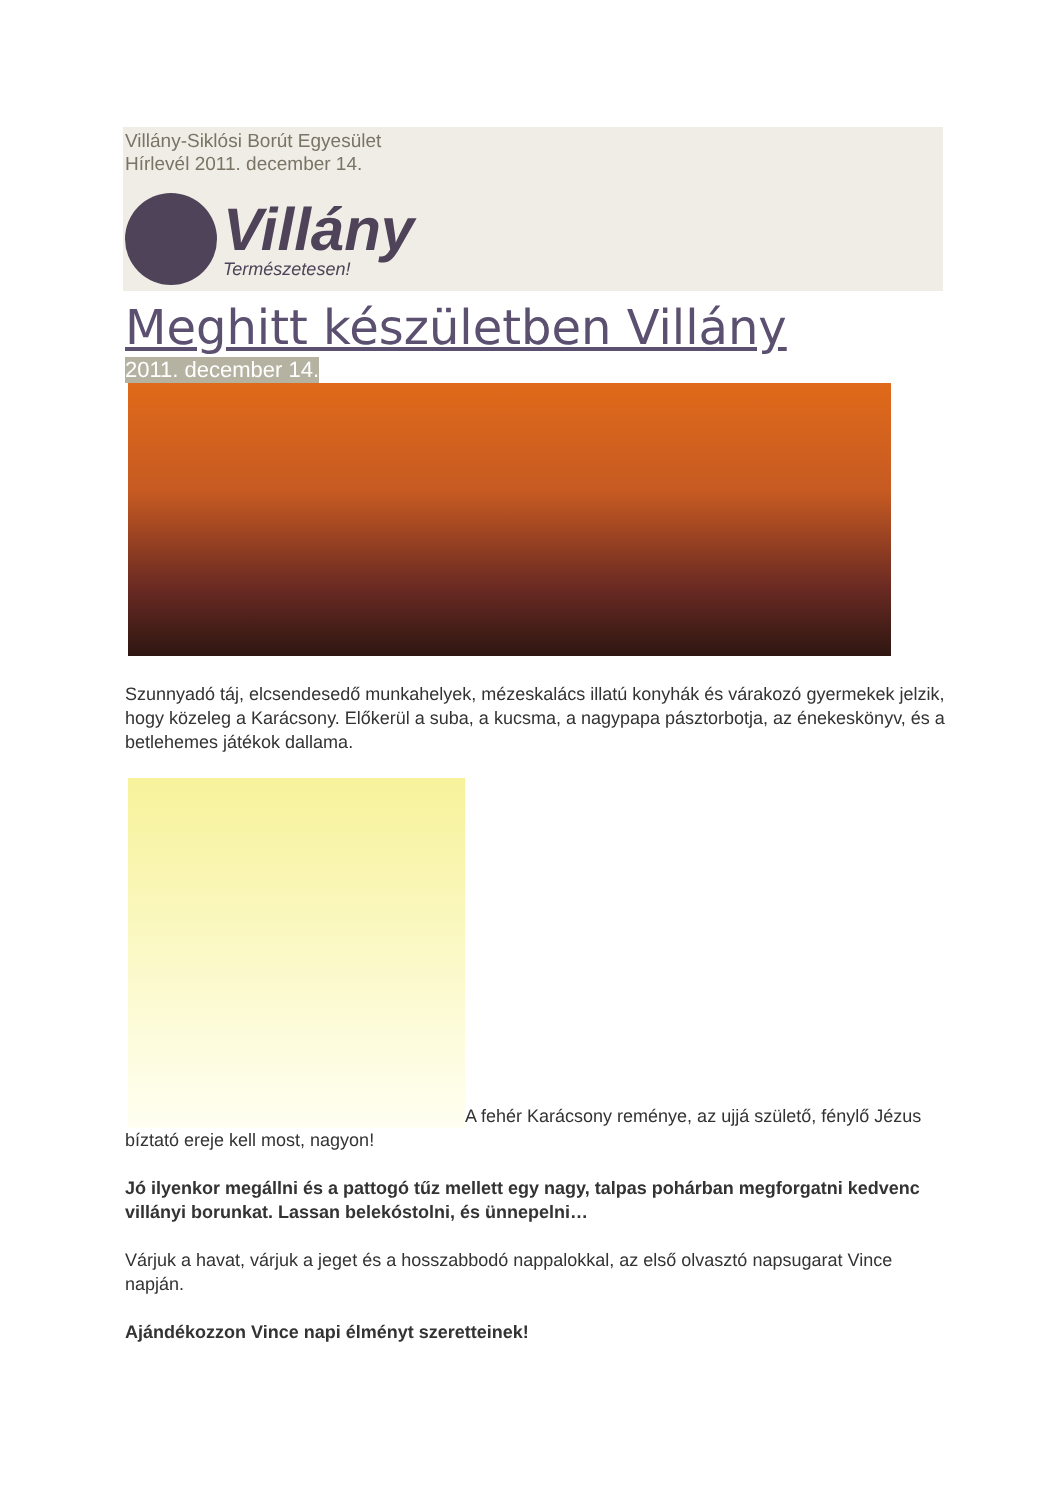Villány-Siklósi Borút Egyesület
Hírlevél 2011. december 14.
Villány
Természetesen!
Meghitt készületben Villány
2011. december 14.
Szunnyadó táj, elcsendesedő munkahelyek, mézeskalács illatú konyhák és várakozó gyermekek jelzik, hogy közeleg a Karácsony. Előkerül a suba, a kucsma, a nagypapa pásztorbotja, az énekeskönyv, és a betlehemes játékok dallama.
A fehér Karácsony reménye, az ujjá születő, fénylő Jézus bíztató ereje kell most, nagyon!
Jó ilyenkor megállni és a pattogó tűz mellett egy nagy, talpas pohárban megforgatni kedvenc villányi borunkat. Lassan belekóstolni, és ünnepelni…
Várjuk a havat, várjuk a jeget és a hosszabbodó nappalokkal, az első olvasztó napsugarat Vince napján.
Ajándékozzon Vince napi élményt szeretteinek!